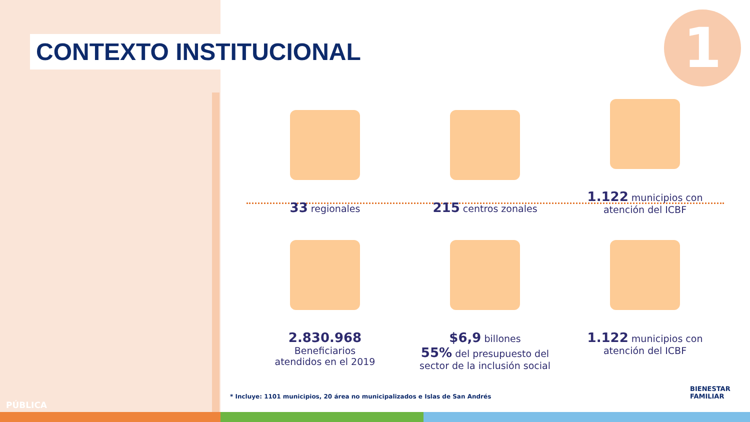CONTEXTO INSTITUCIONAL 1
33 regionales
215 centros zonales
1.122 municipios con
atención del ICBF
2.830.968
Beneficiarios
atendidos en el 2019
$6,9 billones
55% del presupuesto del sector de la inclusión social
1.122 municipios con
atención del ICBF
* Incluye: 1101 municipios, 20 área no municipalizados e Islas de San Andrés
PÚBLICA
BIENESTAR
FAMILIAR